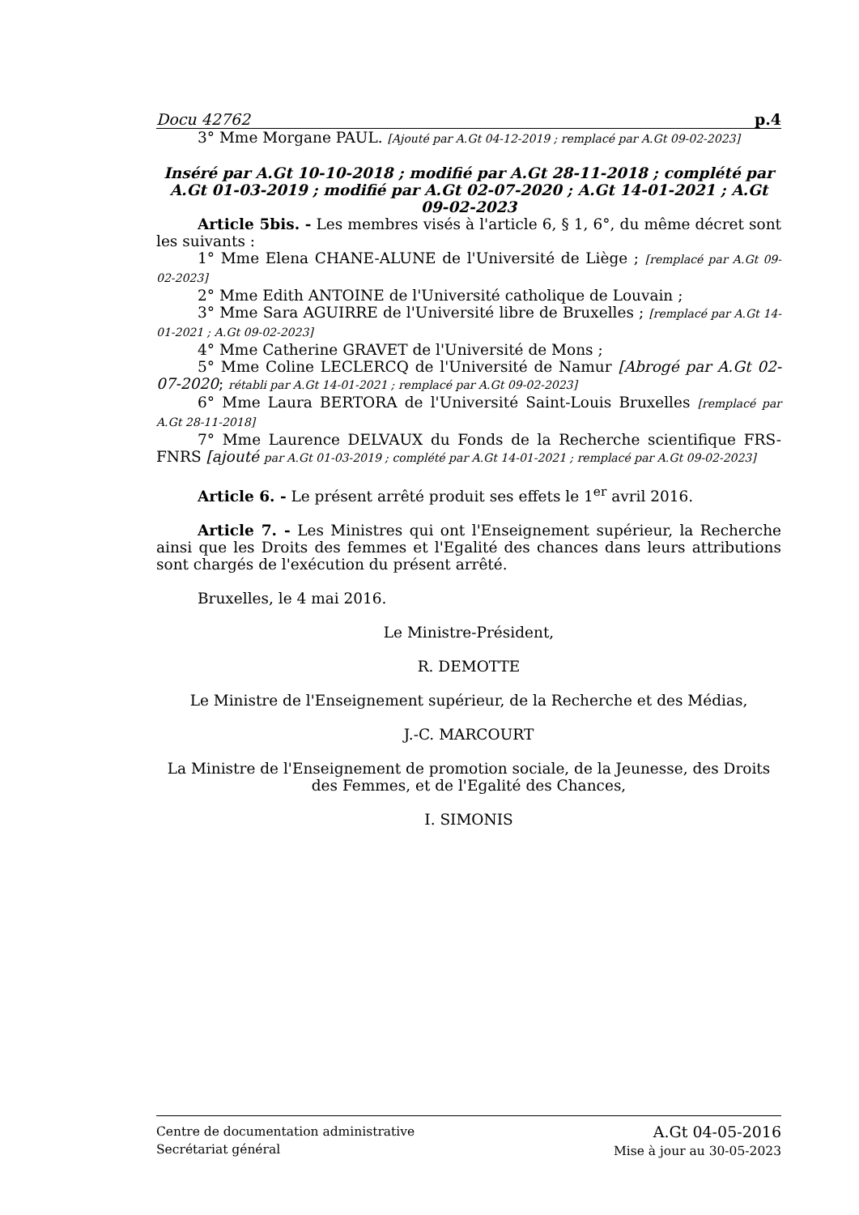Docu 42762 p.4
3° Mme Morgane PAUL. [Ajouté par A.Gt 04-12-2019 ; remplacé par A.Gt 09-02-2023]
Inséré par A.Gt 10-10-2018 ; modifié par A.Gt 28-11-2018 ; complété par A.Gt 01-03-2019 ; modifié par A.Gt 02-07-2020 ; A.Gt 14-01-2021 ; A.Gt 09-02-2023
Article 5bis. - Les membres visés à l'article 6, § 1, 6°, du même décret sont les suivants :
1° Mme Elena CHANE-ALUNE de l'Université de Liège ; [remplacé par A.Gt 09-02-2023]
2° Mme Edith ANTOINE de l'Université catholique de Louvain ;
3° Mme Sara AGUIRRE de l'Université libre de Bruxelles ; [remplacé par A.Gt 14-01-2021 ; A.Gt 09-02-2023]
4° Mme Catherine GRAVET de l'Université de Mons ;
5° Mme Coline LECLERCQ de l'Université de Namur [Abrogé par A.Gt 02-07-2020; rétabli par A.Gt 14-01-2021 ; remplacé par A.Gt 09-02-2023]
6° Mme Laura BERTORA de l'Université Saint-Louis Bruxelles [remplacé par A.Gt 28-11-2018]
7° Mme Laurence DELVAUX du Fonds de la Recherche scientifique FRS-FNRS [ajouté par A.Gt 01-03-2019 ; complété par A.Gt 14-01-2021 ; remplacé par A.Gt 09-02-2023]
Article 6. - Le présent arrêté produit ses effets le 1<sup>er</sup> avril 2016.
Article 7. - Les Ministres qui ont l'Enseignement supérieur, la Recherche ainsi que les Droits des femmes et l'Egalité des chances dans leurs attributions sont chargés de l'exécution du présent arrêté.
Bruxelles, le 4 mai 2016.
Le Ministre-Président,
R. DEMOTTE
Le Ministre de l'Enseignement supérieur, de la Recherche et des Médias,
J.-C. MARCOURT
La Ministre de l'Enseignement de promotion sociale, de la Jeunesse, des Droits des Femmes, et de l'Egalité des Chances,
I. SIMONIS
Centre de documentation administrative
Secrétariat général
A.Gt 04-05-2016
Mise à jour au 30-05-2023